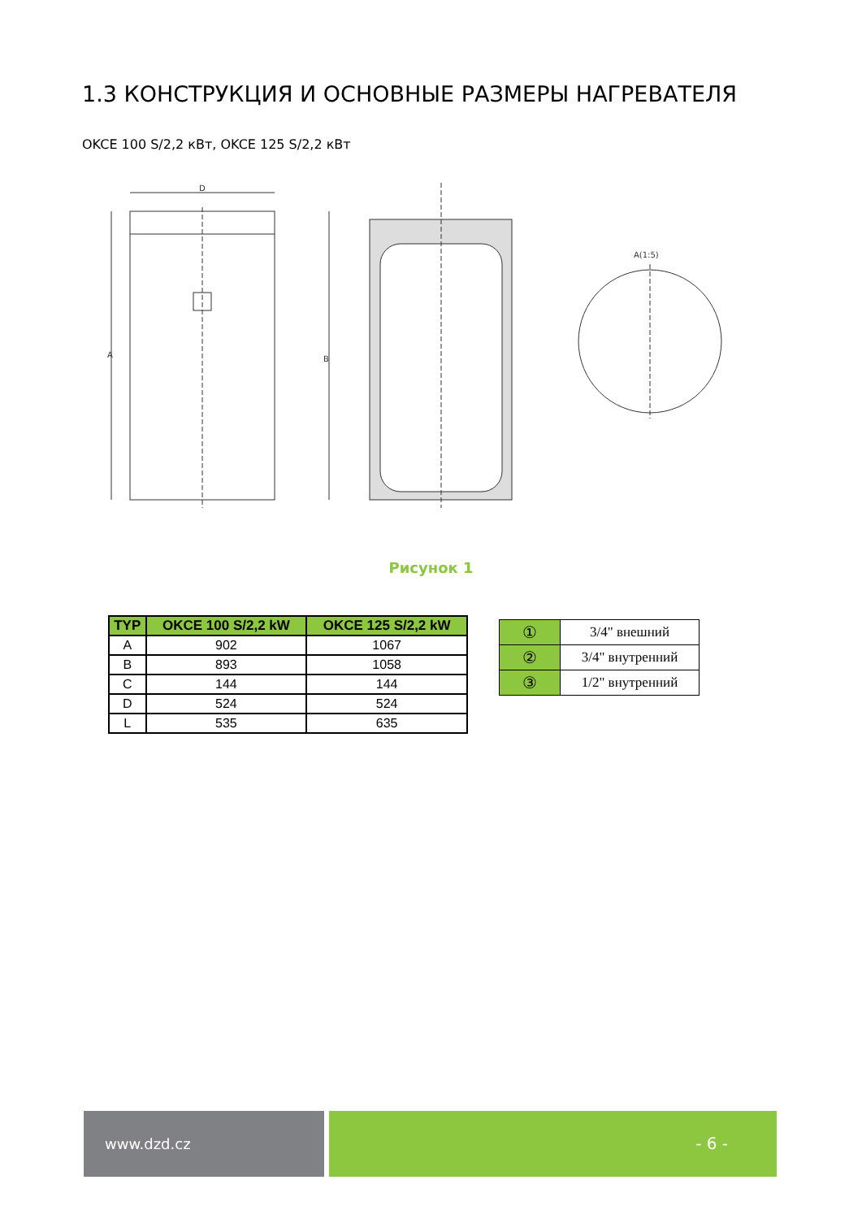1.3 КОНСТРУКЦИЯ И ОСНОВНЫЕ РАЗМЕРЫ НАГРЕВАТЕЛЯ
OKCE 100 S/2,2 кВт, OKCE 125 S/2,2 кВт
D
A
B
A(1:5)
Рисунок 1
| TYP | OKCE 100 S/2,2 kW | OKCE 125 S/2,2 kW |
| --- | --- | --- |
| A | 902 | 1067 |
| B | 893 | 1058 |
| C | 144 | 144 |
| D | 524 | 524 |
| L | 535 | 635 |
| ① | 3/4" внешний |
| ② | 3/4" внутренний |
| ③ | 1/2" внутренний |
www.dzd.cz - 6 -